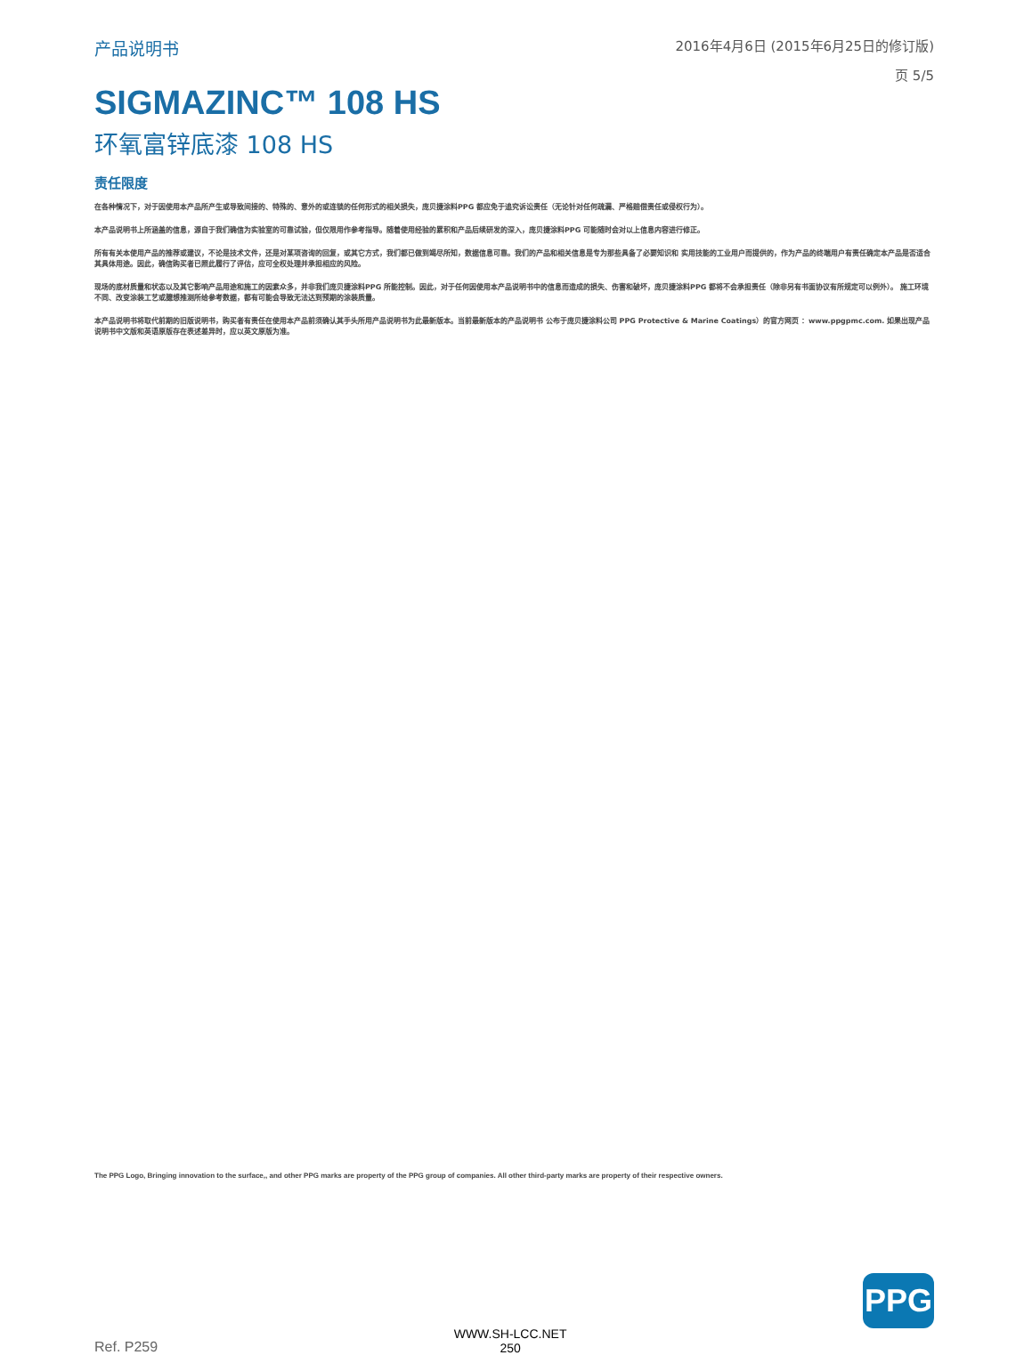产品说明书
2016年4月6日 (2015年6月25日的修订版)
页 5/5
SIGMAZINC™ 108 HS
环氧富锌底漆 108 HS
责任限度
在各种情况下，对于因使用本产品所产生或导致间接的、特殊的、意外的或连锁的任何形式的相关损失，庞贝捷涂料PPG 都应免于追究诉讼责任（无论针对任何疏漏、严格赔偿责任或侵权行为）。
本产品说明书上所涵盖的信息，源自于我们确信为实验室的可靠试验，但仅限用作参考指导。随着使用经验的累积和产品后续研发的深入，庞贝捷涂料PPG 可能随时会对以上信息内容进行修正。
所有有关本使用产品的推荐或建议，不论是技术文件，还是对某项咨询的回复，或其它方式，我们都已做到竭尽所知，数据信息可靠。我们的产品和相关信息是专为那些具备了必要知识和 实用技能的工业用户而提供的，作为产品的终端用户有责任确定本产品是否适合其具体用途。因此，确信购买者已照此履行了评估，应可全权处理并承担相应的风险。
现场的底材质量和状态以及其它影响产品用途和施工的因素众多，并非我们庞贝捷涂料PPG 所能控制。因此，对于任何因使用本产品说明书中的信息而造成的损失、伤害和破坏，庞贝捷涂料PPG 都将不会承担责任（除非另有书面协议有所规定可以例外）。 施工环境不同、改变涂装工艺或臆想推测所给参考数据，都有可能会导致无法达到预期的涂装质量。
本产品说明书将取代前期的旧版说明书，购买者有责任在使用本产品前须确认其手头所用产品说明书为此最新版本。当前最新版本的产品说明书 公布于庞贝捷涂料公司 PPG Protective & Marine Coatings）的官方网页 ：www.ppgpmc.com. 如果出现产品说明书中文版和英语原版存在表述差异时，应以英文原版为准。
The PPG Logo, Bringing innovation to the surface,, and other PPG marks are property of the PPG group of companies. All other third-party marks are property of their respective owners.
Ref. P259
WWW.SH-LCC.NET
250
PPG